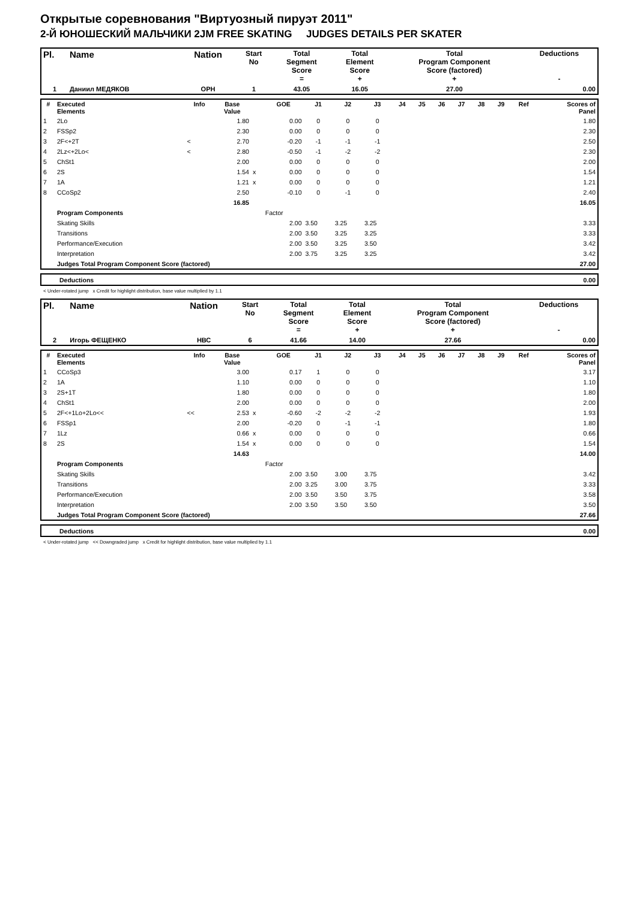Открытые соревнования "Виртуозный пируэт 2011"
2-Й ЮНОШЕСКИЙ МАЛЬЧИКИ 2JM FREE SKATING JUDGES DETAILS PER SKATER
| Pl. | Name | Nation | Start No | Total Segment Score = | Total Element Score + | Total Program Component Score (factored) + | Deductions - |
| --- | --- | --- | --- | --- | --- | --- | --- |
| 1 | Даниил МЕДЯКОВ | ОРН | 1 | 43.05 | 16.05 | 27.00 | 0.00 |
| # | Executed Elements | Info | Base Value | | GOE | J1 | J2 | J3 | J4 | J5 | J6 | J7 | J8 | J9 | Ref | Scores of Panel |
| --- | --- | --- | --- | --- | --- | --- | --- | --- | --- | --- | --- | --- | --- | --- | --- | --- |
| 1 | 2Lo | | 1.80 | | 0.00 | 0 | 0 | 0 | | | | | | | | 1.80 |
| 2 | FSSp2 | | 2.30 | | 0.00 | 0 | 0 | 0 | | | | | | | | 2.30 |
| 3 | 2F<+2T | < | 2.70 | | -0.20 | -1 | -1 | -1 | | | | | | | | 2.50 |
| 4 | 2Lz<+2Lo< | < | 2.80 | | -0.50 | -1 | -2 | -2 | | | | | | | | 2.30 |
| 5 | ChSt1 | | 2.00 | | 0.00 | 0 | 0 | 0 | | | | | | | | 2.00 |
| 6 | 2S | | 1.54 | x | 0.00 | 0 | 0 | 0 | | | | | | | | 1.54 |
| 7 | 1A | | 1.21 | x | 0.00 | 0 | 0 | 0 | | | | | | | | 1.21 |
| 8 | CCoSp2 | | 2.50 | | -0.10 | 0 | -1 | 0 | | | | | | | | 2.40 |
| | | | 16.85 | | | | | | | | | | | | | 16.05 |
| | Program Components | | | | Factor | | | | | | | | | | | |
| | Skating Skills | | | | 2.00 | 3.50 | 3.25 | 3.25 | | | | | | | | 3.33 |
| | Transitions | | | | 2.00 | 3.50 | 3.25 | 3.25 | | | | | | | | 3.33 |
| | Performance/Execution | | | | 2.00 | 3.50 | 3.25 | 3.50 | | | | | | | | 3.42 |
| | Interpretation | | | | 2.00 | 3.75 | 3.25 | 3.25 | | | | | | | | 3.42 |
| | Judges Total Program Component Score (factored) | | | | | | | | | | | | | | | 27.00 |
| Deductions | 0.00 |
< Under-rotated jump x Credit for highlight distribution, base value multiplied by 1.1
| Pl. | Name | Nation | Start No | Total Segment Score = | Total Element Score + | Total Program Component Score (factored) + | Deductions - |
| --- | --- | --- | --- | --- | --- | --- | --- |
| 2 | Игорь ФЕЩЕНКО | НВС | 6 | 41.66 | 14.00 | 27.66 | 0.00 |
| # | Executed Elements | Info | Base Value | | GOE | J1 | J2 | J3 | J4 | J5 | J6 | J7 | J8 | J9 | Ref | Scores of Panel |
| --- | --- | --- | --- | --- | --- | --- | --- | --- | --- | --- | --- | --- | --- | --- | --- | --- |
| 1 | CCoSp3 | | 3.00 | | 0.17 | 1 | 0 | 0 | | | | | | | | 3.17 |
| 2 | 1A | | 1.10 | | 0.00 | 0 | 0 | 0 | | | | | | | | 1.10 |
| 3 | 2S+1T | | 1.80 | | 0.00 | 0 | 0 | 0 | | | | | | | | 1.80 |
| 4 | ChSt1 | | 2.00 | | 0.00 | 0 | 0 | 0 | | | | | | | | 2.00 |
| 5 | 2F<+1Lo+2Lo<< | << | 2.53 | x | -0.60 | -2 | -2 | -2 | | | | | | | | 1.93 |
| 6 | FSSp1 | | 2.00 | | -0.20 | 0 | -1 | -1 | | | | | | | | 1.80 |
| 7 | 1Lz | | 0.66 | x | 0.00 | 0 | 0 | 0 | | | | | | | | 0.66 |
| 8 | 2S | | 1.54 | x | 0.00 | 0 | 0 | 0 | | | | | | | | 1.54 |
| | | | 14.63 | | | | | | | | | | | | | 14.00 |
| | Program Components | | | | Factor | | | | | | | | | | | |
| | Skating Skills | | | | 2.00 | 3.50 | 3.00 | 3.75 | | | | | | | | 3.42 |
| | Transitions | | | | 2.00 | 3.25 | 3.00 | 3.75 | | | | | | | | 3.33 |
| | Performance/Execution | | | | 2.00 | 3.50 | 3.50 | 3.75 | | | | | | | | 3.58 |
| | Interpretation | | | | 2.00 | 3.50 | 3.50 | 3.50 | | | | | | | | 3.50 |
| | Judges Total Program Component Score (factored) | | | | | | | | | | | | | | | 27.66 |
| Deductions | 0.00 |
< Under-rotated jump << Downgraded jump x Credit for highlight distribution, base value multiplied by 1.1